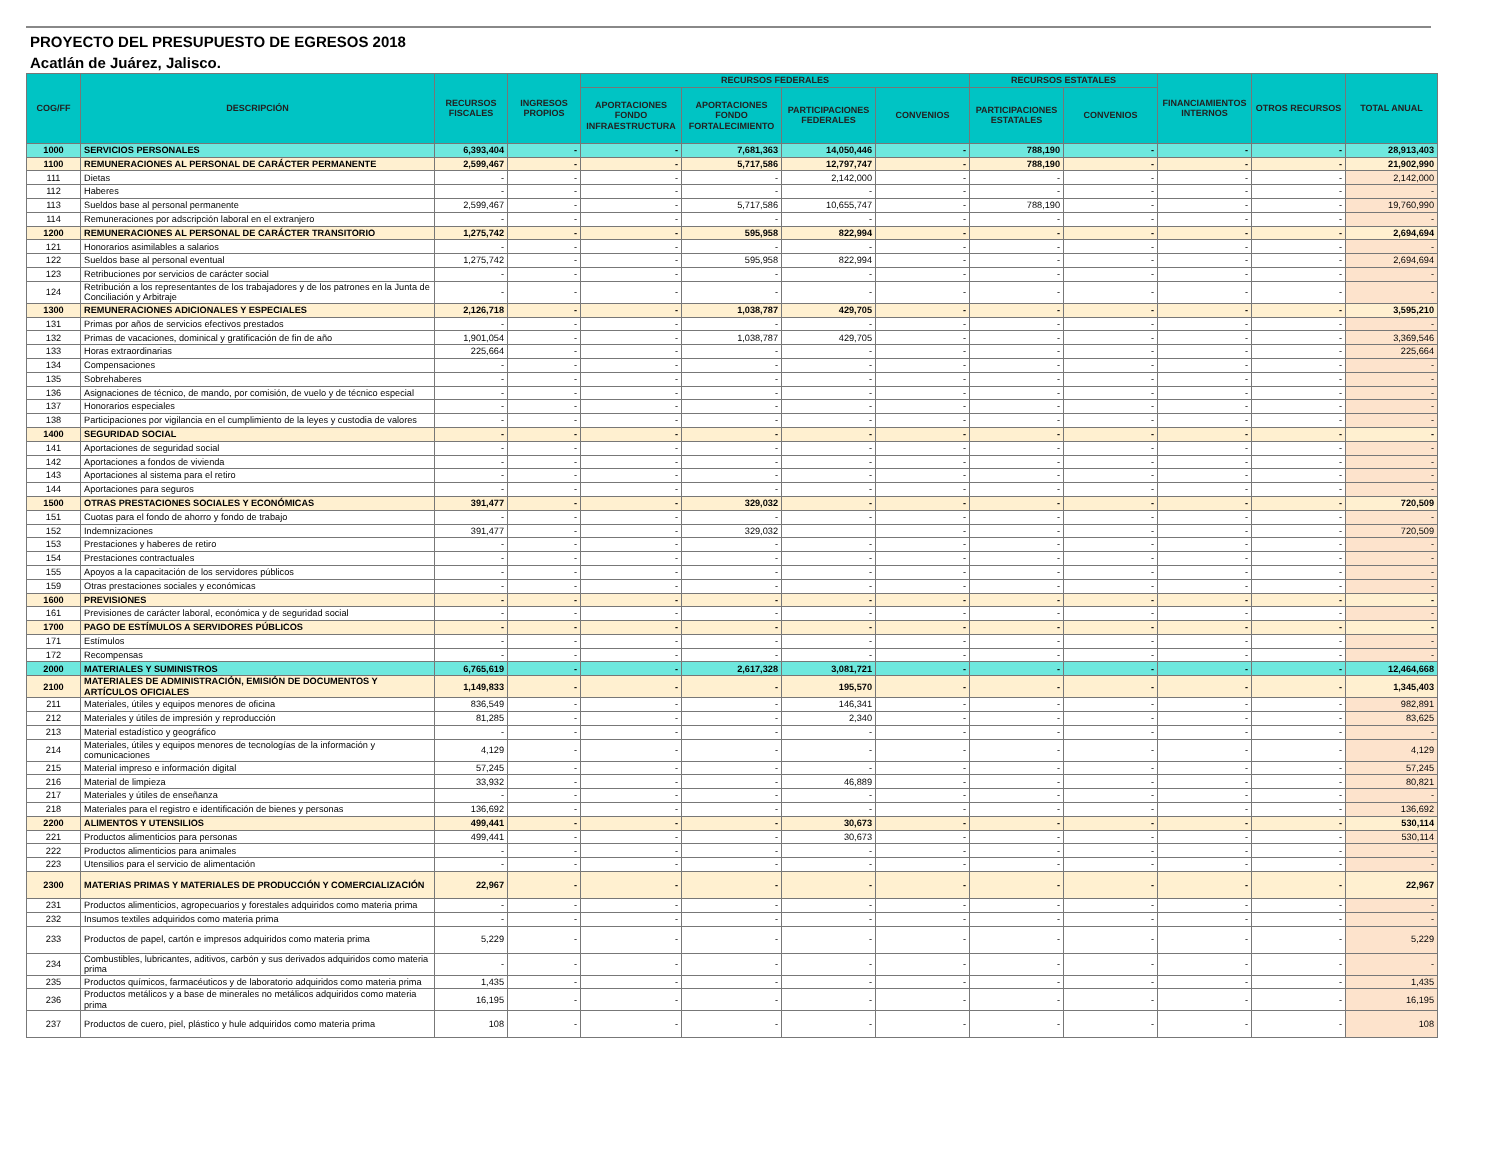PROYECTO DEL PRESUPUESTO DE EGRESOS 2018
Acatlán de Juárez, Jalisco.
| COG/FF | DESCRIPCIÓN | RECURSOS FISCALES | INGRESOS PROPIOS | RECURSOS FEDERALES | | | | RECURSOS ESTATALES | | FINANCIAMIENTOS INTERNOS | OTROS RECURSOS | TOTAL ANUAL |
| --- | --- | --- | --- | --- | --- | --- | --- | --- | --- | --- | --- | --- |
| | | | | APORTACIONES FONDO INFRAESTRUCTURA | APORTACIONES FONDO FORTALECIMIENTO | PARTICIPACIONES FEDERALES | CONVENIOS | PARTICIPACIONES ESTATALES | CONVENIOS | | | |
| 1000 | SERVICIOS PERSONALES | 6,393,404 | - | - | 7,681,363 | 14,050,446 | - | 788,190 | - | - | - | 28,913,403 |
| 1100 | REMUNERACIONES AL PERSONAL DE CARÁCTER PERMANENTE | 2,599,467 | - | - | 5,717,586 | 12,797,747 | - | 788,190 | - | - | - | 21,902,990 |
| 111 | Dietas | - | - | - | - | 2,142,000 | - | - | - | - | - | 2,142,000 |
| 112 | Haberes | - | - | - | - | - | - | - | - | - | - | - |
| 113 | Sueldos base al personal permanente | 2,599,467 | - | - | 5,717,586 | 10,655,747 | - | 788,190 | - | - | - | 19,760,990 |
| 114 | Remuneraciones por adscripción laboral en el extranjero | - | - | - | - | - | - | - | - | - | - | - |
| 1200 | REMUNERACIONES AL PERSONAL DE CARÁCTER TRANSITORIO | 1,275,742 | - | - | 595,958 | 822,994 | - | - | - | - | - | 2,694,694 |
| 121 | Honorarios asimilables a salarios | - | - | - | - | - | - | - | - | - | - | - |
| 122 | Sueldos base al personal eventual | 1,275,742 | - | - | 595,958 | 822,994 | - | - | - | - | - | 2,694,694 |
| 123 | Retribuciones por servicios de carácter social | - | - | - | - | - | - | - | - | - | - | - |
| 124 | Retribución a los representantes de los trabajadores y de los patrones en la Junta de Conciliación y Arbitraje | - | - | - | - | - | - | - | - | - | - | - |
| 1300 | REMUNERACIONES ADICIONALES Y ESPECIALES | 2,126,718 | - | - | 1,038,787 | 429,705 | - | - | - | - | - | 3,595,210 |
| 131 | Primas por años de servicios efectivos prestados | - | - | - | - | - | - | - | - | - | - | - |
| 132 | Primas de vacaciones, dominical y gratificación de fin de año | 1,901,054 | - | - | 1,038,787 | 429,705 | - | - | - | - | - | 3,369,546 |
| 133 | Horas extraordinarias | 225,664 | - | - | - | - | - | - | - | - | - | 225,664 |
| 134 | Compensaciones | - | - | - | - | - | - | - | - | - | - | - |
| 135 | Sobrehaberes | - | - | - | - | - | - | - | - | - | - | - |
| 136 | Asignaciones de técnico, de mando, por comisión, de vuelo y de técnico especial | - | - | - | - | - | - | - | - | - | - | - |
| 137 | Honorarios especiales | - | - | - | - | - | - | - | - | - | - | - |
| 138 | Participaciones por vigilancia en el cumplimiento de la leyes y custodia de valores | - | - | - | - | - | - | - | - | - | - | - |
| 1400 | SEGURIDAD SOCIAL | - | - | - | - | - | - | - | - | - | - | - |
| 141 | Aportaciones de seguridad social | - | - | - | - | - | - | - | - | - | - | - |
| 142 | Aportaciones a fondos de vivienda | - | - | - | - | - | - | - | - | - | - | - |
| 143 | Aportaciones al sistema para el retiro | - | - | - | - | - | - | - | - | - | - | - |
| 144 | Aportaciones para seguros | - | - | - | - | - | - | - | - | - | - | - |
| 1500 | OTRAS PRESTACIONES SOCIALES Y ECONÓMICAS | 391,477 | - | - | 329,032 | - | - | - | - | - | - | 720,509 |
| 151 | Cuotas para el fondo de ahorro y fondo de trabajo | - | - | - | - | - | - | - | - | - | - | - |
| 152 | Indemnizaciones | 391,477 | - | - | 329,032 | | - | - | - | - | - | 720,509 |
| 153 | Prestaciones y haberes de retiro | - | - | - | - | - | - | - | - | - | - | - |
| 154 | Prestaciones contractuales | - | - | - | - | - | - | - | - | - | - | - |
| 155 | Apoyos a la capacitación de los servidores públicos | - | - | - | - | - | - | - | - | - | - | - |
| 159 | Otras prestaciones sociales y económicas | - | - | - | - | - | - | - | - | - | - | - |
| 1600 | PREVISIONES | - | - | - | - | - | - | - | - | - | - | - |
| 161 | Previsiones de carácter laboral, económica y de seguridad social | - | - | - | - | - | - | - | - | - | - | - |
| 1700 | PAGO DE ESTÍMULOS A SERVIDORES PÚBLICOS | - | - | - | - | - | - | - | - | - | - | - |
| 171 | Estímulos | - | - | - | - | - | - | - | - | - | - | - |
| 172 | Recompensas | - | - | - | - | - | - | - | - | - | - | - |
| 2000 | MATERIALES Y SUMINISTROS | 6,765,619 | - | - | 2,617,328 | 3,081,721 | - | - | - | - | - | 12,464,668 |
| 2100 | MATERIALES DE ADMINISTRACIÓN, EMISIÓN DE DOCUMENTOS Y ARTÍCULOS OFICIALES | 1,149,833 | - | - | - | 195,570 | - | - | - | - | - | 1,345,403 |
| 211 | Materiales, útiles y equipos menores de oficina | 836,549 | - | - | - | 146,341 | - | - | - | - | - | 982,891 |
| 212 | Materiales y útiles de impresión y reproducción | 81,285 | - | - | - | 2,340 | - | - | - | - | - | 83,625 |
| 213 | Material estadístico y geográfico | - | - | - | - | - | - | - | - | - | - | - |
| 214 | Materiales, útiles y equipos menores de tecnologías de la información y comunicaciones | 4,129 | - | - | - | - | - | - | - | - | - | 4,129 |
| 215 | Material impreso e información digital | 57,245 | - | - | - | - | - | - | - | - | - | 57,245 |
| 216 | Material de limpieza | 33,932 | - | - | - | 46,889 | - | - | - | - | - | 80,821 |
| 217 | Materiales y útiles de enseñanza | - | - | - | - | - | - | - | - | - | - | - |
| 218 | Materiales para el registro e identificación de bienes y personas | 136,692 | - | - | - | - | - | - | - | - | - | 136,692 |
| 2200 | ALIMENTOS Y UTENSILIOS | 499,441 | - | - | - | 30,673 | - | - | - | - | - | 530,114 |
| 221 | Productos alimenticios para personas | 499,441 | - | - | - | 30,673 | - | - | - | - | - | 530,114 |
| 222 | Productos alimenticios para animales | - | - | - | - | - | - | - | - | - | - | - |
| 223 | Utensilios para el servicio de alimentación | - | - | - | - | - | - | - | - | - | - | - |
| 2300 | MATERIAS PRIMAS Y MATERIALES DE PRODUCCIÓN Y COMERCIALIZACIÓN | 22,967 | - | - | - | - | - | - | - | - | - | 22,967 |
| 231 | Productos alimenticios, agropecuarios y forestales adquiridos como materia prima | - | - | - | - | - | - | - | - | - | - | - |
| 232 | Insumos textiles adquiridos como materia prima | - | - | - | - | - | - | - | - | - | - | - |
| 233 | Productos de papel, cartón e impresos adquiridos como materia prima | 5,229 | - | - | - | - | - | - | - | - | - | 5,229 |
| 234 | Combustibles, lubricantes, aditivos, carbón y sus derivados adquiridos como materia prima | - | - | - | - | - | - | - | - | - | - | - |
| 235 | Productos químicos, farmacéuticos y de laboratorio adquiridos como materia prima | 1,435 | - | - | - | - | - | - | - | - | - | 1,435 |
| 236 | Productos metálicos y a base de minerales no metálicos adquiridos como materia prima | 16,195 | - | - | - | - | - | - | - | - | - | 16,195 |
| 237 | Productos de cuero, piel, plástico y hule adquiridos como materia prima | 108 | - | - | - | - | - | - | - | - | - | 108 |